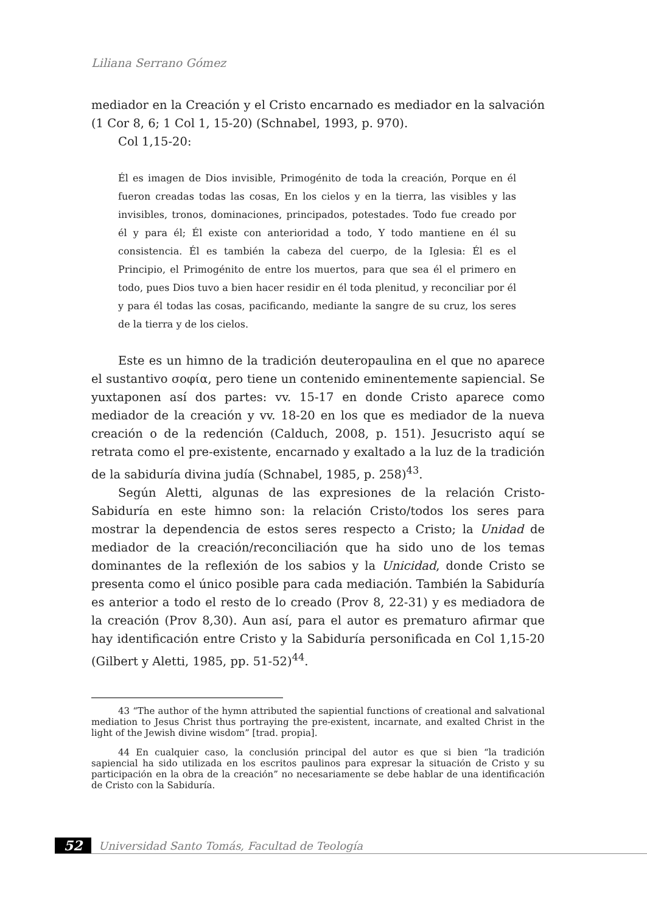Liliana Serrano Gómez
mediador en la Creación y el Cristo encarnado es mediador en la salvación (1 Cor 8, 6; 1 Col 1, 15-20) (Schnabel, 1993, p. 970).
Col 1,15-20:
Él es imagen de Dios invisible, Primogénito de toda la creación, Porque en él fueron creadas todas las cosas, En los cielos y en la tierra, las visibles y las invisibles, tronos, dominaciones, principados, potestades. Todo fue creado por él y para él; Él existe con anterioridad a todo, Y todo mantiene en él su consistencia. Él es también la cabeza del cuerpo, de la Iglesia: Él es el Principio, el Primogénito de entre los muertos, para que sea él el primero en todo, pues Dios tuvo a bien hacer residir en él toda plenitud, y reconciliar por él y para él todas las cosas, pacificando, mediante la sangre de su cruz, los seres de la tierra y de los cielos.
Este es un himno de la tradición deuteropaulina en el que no aparece el sustantivo σοφία, pero tiene un contenido eminentemente sapiencial. Se yuxtaponen así dos partes: vv. 15-17 en donde Cristo aparece como mediador de la creación y vv. 18-20 en los que es mediador de la nueva creación o de la redención (Calduch, 2008, p. 151). Jesucristo aquí se retrata como el pre-existente, encarnado y exaltado a la luz de la tradición de la sabiduría divina judía (Schnabel, 1985, p. 258)<sup>43</sup>.
Según Aletti, algunas de las expresiones de la relación Cristo-Sabiduría en este himno son: la relación Cristo/todos los seres para mostrar la dependencia de estos seres respecto a Cristo; la Unidad de mediador de la creación/reconciliación que ha sido uno de los temas dominantes de la reflexión de los sabios y la Unicidad, donde Cristo se presenta como el único posible para cada mediación. También la Sabiduría es anterior a todo el resto de lo creado (Prov 8, 22-31) y es mediadora de la creación (Prov 8,30). Aun así, para el autor es prematuro afirmar que hay identificación entre Cristo y la Sabiduría personificada en Col 1,15-20 (Gilbert y Aletti, 1985, pp. 51-52)<sup>44</sup>.
43 “The author of the hymn attributed the sapiential functions of creational and salvational mediation to Jesus Christ thus portraying the pre-existent, incarnate, and exalted Christ in the light of the Jewish divine wisdom” [trad. propia].
44 En cualquier caso, la conclusión principal del autor es que si bien “la tradición sapiencial ha sido utilizada en los escritos paulinos para expresar la situación de Cristo y su participación en la obra de la creación” no necesariamente se debe hablar de una identificación de Cristo con la Sabiduría.
52
Universidad Santo Tomás, Facultad de Teología